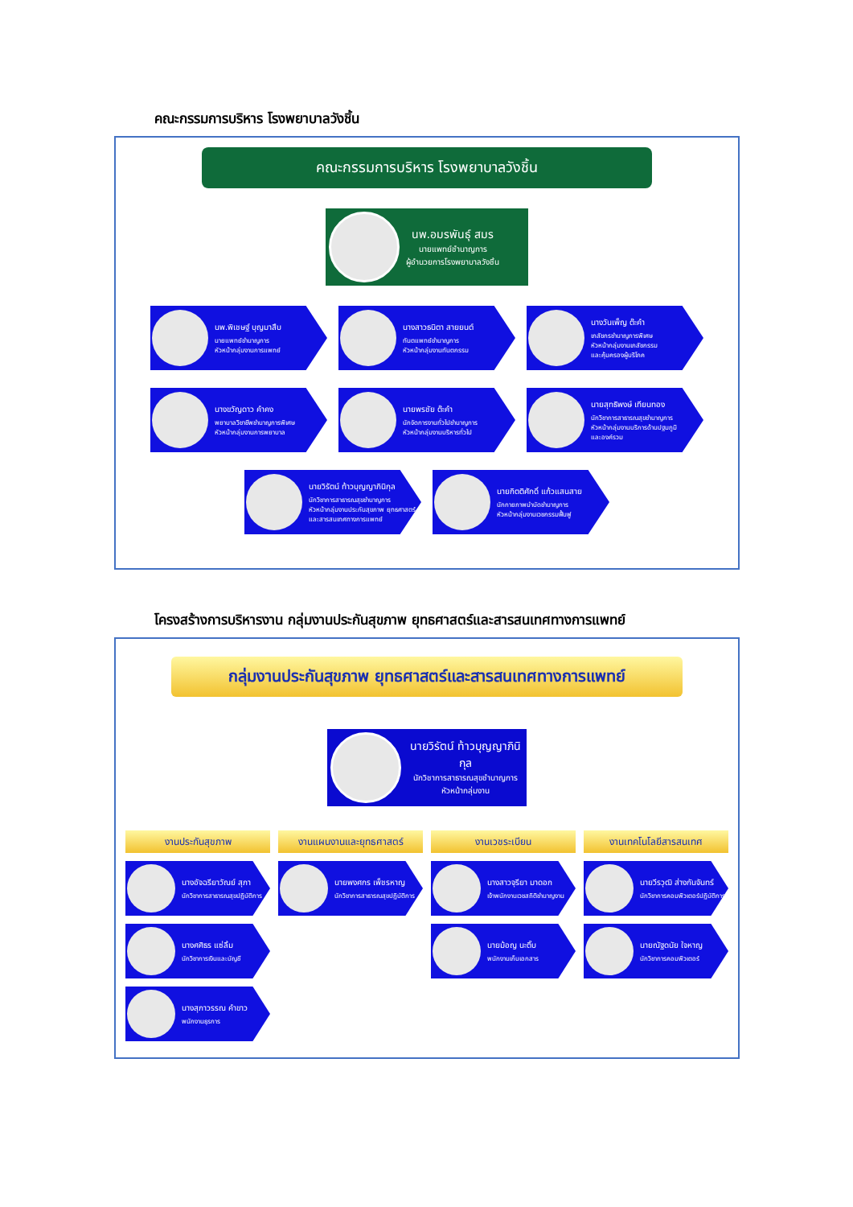คณะกรรมการบริหาร โรงพยาบาลวังชิ้น
คณะกรรมการบริหาร โรงพยาบาลวังชิ้น
นพ.อมรพันธุ์ สมร
นายแพทย์ชำนาญการ
ผู้อำนวยการโรงพยาบาลวังชิ้น
นพ.พิเชษฐ์ บุญมาสืบ
นายแพทย์ชำนาญการ
หัวหน้ากลุ่มงานการแพทย์
นางสาวธนิตา สายยนต์
ทันตแพทย์ชำนาญการ
หัวหน้ากลุ่มงานทันตกรรม
นางวันเพ็ญ ต๊ะคำ
เภสัชกรชำนาญการพิเศษ
หัวหน้ากลุ่มงานเภสัชกรรม
และคุ้มครองผู้บริโภค
นางขวัญดาว คำคง
พยาบาลวิชาชีพชำนาญการพิเศษ
หัวหน้ากลุ่มงานการพยาบาล
นายพรชัย ต๊ะคำ
นักจัดการงานทั่วไปชำนาญการ
หัวหน้ากลุ่มงานบริหารทั่วไป
นายสุทธิพงษ์ เทียนทอง
นักวิชาการสาธารณสุขชำนาญการ
หัวหน้ากลุ่มงานบริการด้านปฐมภูมิ
และองค์รวม
นายวิรัตน์ ท้าวบุญญาภินิกุล
นักวิชาการสาธารณสุขชำนาญการ
หัวหน้ากลุ่มงานประกันสุขภาพ ยุทธศาสตร์
และสารสนเทศทางการแพทย์
นายกิตติศักดิ์ แก้วแสนสาย
นักกายภาพบำบัดชำนาญการ
หัวหน้ากลุ่มงานเวชกรรมฟื้นฟู
โครงสร้างการบริหารงาน กลุ่มงานประกันสุขภาพ ยุทธศาสตร์และสารสนเทศทางการแพทย์
กลุ่มงานประกันสุขภาพ ยุทธศาสตร์และสารสนเทศทางการแพทย์
นายวิรัตน์ ท้าวบุญญาภินิกุล
นักวิชาการสาธารณสุขชำนาญการ
หัวหน้ากลุ่มงาน
งานประกันสุขภาพ
งานแผนงานและยุทธศาสตร์
งานเวชระเบียน
งานเทคโนโลยีสารสนเทศ
นางอัจฉรียาวัณย์ สุภา
นักวิชาการสาธารณสุขปฏิบัติการ
นายพงศกร เพ็ชรหาญ
นักวิชาการสาธารณสุขปฏิบัติการ
นางสาวจุรียา มาดอก
เจ้าพนักงานเวชสถิติชำนาญงาน
นายวีรวุฒิ ส่างกันจันทร์
นักวิชาการคอมพิวเตอร์ปฏิบัติการ
นางศศิธร แซ่ลิ้ม
นักวิชาการเงินและบัญชี
นายม้อญ นะติ๊บ
พนักงานเก็บเอกสาร
นายณัฐดนัย ใจหาญ
นักวิชาการคอมพิวเตอร์
นางสุภาวรรณ คำขาว
พนักงานธุรการ